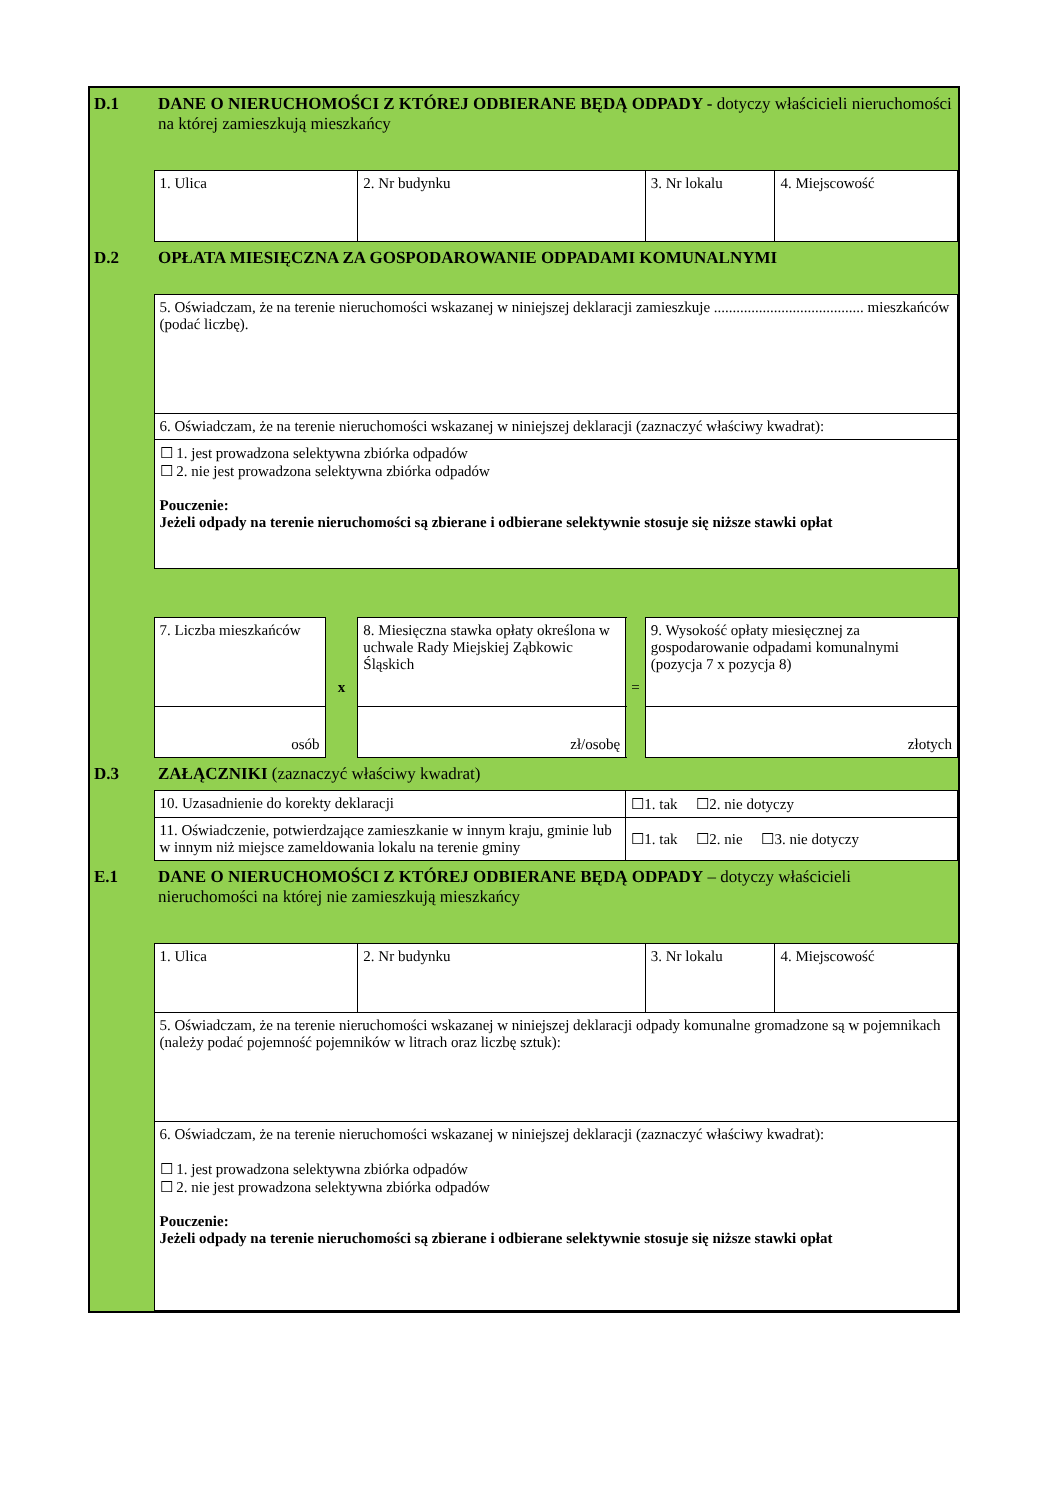| D.1 | DANE O NIERUCHOMOŚCI Z KTÓREJ ODBIERANE BĘDĄ ODPADY - dotyczy właścicieli nieruchomości na której zamieszkują mieszkańcy | | | | | |
| | 1. Ulica | | 2. Nr budynku | | 3. Nr lokalu | 4. Miejscowość |
| D.2 | OPŁATA MIESIĘCZNA ZA GOSPODAROWANIE ODPADAMI KOMUNALNYMI | | | | | |
| | 5. Oświadczam, że na terenie nieruchomości wskazanej w niniejszej deklaracji zamieszkuje ........................................ mieszkańców (podać liczbę). | | | | | |
| | 6. Oświadczam, że na terenie nieruchomości wskazanej w niniejszej deklaracji (zaznaczyć właściwy kwadrat): | | | | | |
| | ☐ 1. jest prowadzona selektywna zbiórka odpadów ☐ 2. nie jest prowadzona selektywna zbiórka odpadów Pouczenie: Jeżeli odpady na terenie nieruchomości są zbierane i odbierane selektywnie stosuje się niższe stawki opłat | | | | | |
| | 7. Liczba mieszkańców | x | 8. Miesięczna stawka opłaty określona w uchwale Rady Miejskiej Ząbkowic Śląskich | = | 9. Wysokość opłaty miesięcznej za gospodarowanie odpadami komunalnymi (pozycja 7 x pozycja 8) | |
| | osób | | zł/osobę | | złotych | |
| D.3 | ZAŁĄCZNIKI (zaznaczyć właściwy kwadrat) | | | | | |
| | 10. Uzasadnienie do korekty deklaracji | | | ☐1. tak ☐2. nie dotyczy | | |
| | 11. Oświadczenie, potwierdzające zamieszkanie w innym kraju, gminie lub w innym niż miejsce zameldowania lokalu na terenie gminy | | | ☐1. tak ☐2. nie ☐3. nie dotyczy | | |
| E.1 | DANE O NIERUCHOMOŚCI Z KTÓREJ ODBIERANE BĘDĄ ODPADY – dotyczy właścicieli nieruchomości na której nie zamieszkują mieszkańcy | | | | | |
| | 1. Ulica | | 2. Nr budynku | | 3. Nr lokalu | 4. Miejscowość |
| | 5. Oświadczam, że na terenie nieruchomości wskazanej w niniejszej deklaracji odpady komunalne gromadzone są w pojemnikach (należy podać pojemność pojemników w litrach oraz liczbę sztuk): | | | | | |
| | 6. Oświadczam, że na terenie nieruchomości wskazanej w niniejszej deklaracji (zaznaczyć właściwy kwadrat): ☐ 1. jest prowadzona selektywna zbiórka odpadów ☐ 2. nie jest prowadzona selektywna zbiórka odpadów Pouczenie: Jeżeli odpady na terenie nieruchomości są zbierane i odbierane selektywnie stosuje się niższe stawki opłat | | | | | |